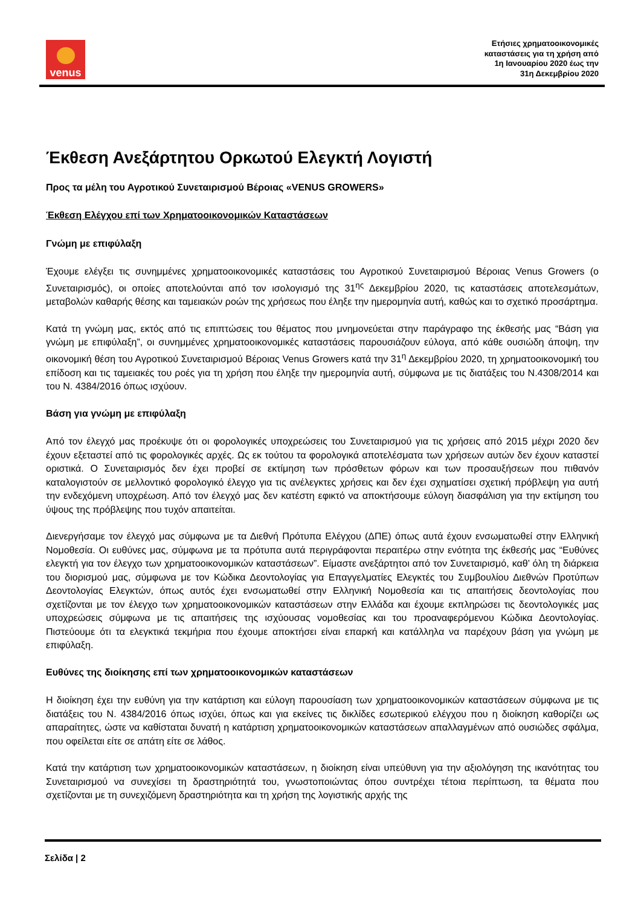venus
Ετήσιες χρηματοοικονομικές
καταστάσεις για τη χρήση από
1η Ιανουαρίου 2020 έως την
31η Δεκεμβρίου 2020
Έκθεση Ανεξάρτητου Ορκωτού Ελεγκτή Λογιστή
Προς τα μέλη του Αγροτικού Συνεταιρισμού Βέροιας «VENUS GROWERS»
Έκθεση Ελέγχου επί των Χρηματοοικονομικών Καταστάσεων
Γνώμη με επιφύλαξη
Έχουμε ελέγξει τις συνημμένες χρηματοοικονομικές καταστάσεις του Αγροτικού Συνεταιρισμού Βέροιας Venus Growers (ο Συνεταιρισμός), οι οποίες αποτελούνται από τον ισολογισμό της 31<sup>ης</sup> Δεκεμβρίου 2020, τις καταστάσεις αποτελεσμάτων, μεταβολών καθαρής θέσης και ταμειακών ροών της χρήσεως που έληξε την ημερομηνία αυτή, καθώς και το σχετικό προσάρτημα.
Κατά τη γνώμη μας, εκτός από τις επιπτώσεις του θέματος που μνημονεύεται στην παράγραφο της έκθεσής μας “Βάση για γνώμη με επιφύλαξη”, οι συνημμένες χρηματοοικονομικές καταστάσεις παρουσιάζουν εύλογα, από κάθε ουσιώδη άποψη, την οικονομική θέση του Αγροτικού Συνεταιρισμού Βέροιας Venus Growers κατά την 31<sup>η</sup> Δεκεμβρίου 2020, τη χρηματοοικονομική του επίδοση και τις ταμειακές του ροές για τη χρήση που έληξε την ημερομηνία αυτή, σύμφωνα με τις διατάξεις του Ν.4308/2014 και του Ν. 4384/2016 όπως ισχύουν.
Βάση για γνώμη με επιφύλαξη
Από τον έλεγχό μας προέκυψε ότι οι φορολογικές υποχρεώσεις του Συνεταιρισμού για τις χρήσεις από 2015 μέχρι 2020 δεν έχουν εξεταστεί από τις φορολογικές αρχές. Ως εκ τούτου τα φορολογικά αποτελέσματα των χρήσεων αυτών δεν έχουν καταστεί οριστικά. Ο Συνεταιρισμός δεν έχει προβεί σε εκτίμηση των πρόσθετων φόρων και των προσαυξήσεων που πιθανόν καταλογιστούν σε μελλοντικό φορολογικό έλεγχο για τις ανέλεγκτες χρήσεις και δεν έχει σχηματίσει σχετική πρόβλεψη για αυτή την ενδεχόμενη υποχρέωση. Από τον έλεγχό μας δεν κατέστη εφικτό να αποκτήσουμε εύλογη διασφάλιση για την εκτίμηση του ύψους της πρόβλεψης που τυχόν απαιτείται.
Διενεργήσαμε τον έλεγχό μας σύμφωνα με τα Διεθνή Πρότυπα Ελέγχου (ΔΠΕ) όπως αυτά έχουν ενσωματωθεί στην Ελληνική Νομοθεσία. Οι ευθύνες μας, σύμφωνα με τα πρότυπα αυτά περιγράφονται περαιτέρω στην ενότητα της έκθεσής μας “Ευθύνες ελεγκτή για τον έλεγχο των χρηματοοικονομικών καταστάσεων”. Είμαστε ανεξάρτητοι από τον Συνεταιρισμό, καθ’ όλη τη διάρκεια του διορισμού μας, σύμφωνα με τον Κώδικα Δεοντολογίας για Επαγγελματίες Ελεγκτές του Συμβουλίου Διεθνών Προτύπων Δεοντολογίας Ελεγκτών, όπως αυτός έχει ενσωματωθεί στην Ελληνική Νομοθεσία και τις απαιτήσεις δεοντολογίας που σχετίζονται με τον έλεγχο των χρηματοοικονομικών καταστάσεων στην Ελλάδα και έχουμε εκπληρώσει τις δεοντολογικές μας υποχρεώσεις σύμφωνα με τις απαιτήσεις της ισχύουσας νομοθεσίας και του προαναφερόμενου Κώδικα Δεοντολογίας. Πιστεύουμε ότι τα ελεγκτικά τεκμήρια που έχουμε αποκτήσει είναι επαρκή και κατάλληλα να παρέχουν βάση για γνώμη με επιφύλαξη.
Ευθύνες της διοίκησης επί των χρηματοοικονομικών καταστάσεων
Η διοίκηση έχει την ευθύνη για την κατάρτιση και εύλογη παρουσίαση των χρηματοοικονομικών καταστάσεων σύμφωνα με τις διατάξεις του Ν. 4384/2016 όπως ισχύει, όπως και για εκείνες τις δικλίδες εσωτερικού ελέγχου που η διοίκηση καθορίζει ως απαραίτητες, ώστε να καθίσταται δυνατή η κατάρτιση χρηματοοικονομικών καταστάσεων απαλλαγμένων από ουσιώδες σφάλμα, που οφείλεται είτε σε απάτη είτε σε λάθος.
Κατά την κατάρτιση των χρηματοοικονομικών καταστάσεων, η διοίκηση είναι υπεύθυνη για την αξιολόγηση της ικανότητας του Συνεταιρισμού να συνεχίσει τη δραστηριότητά του, γνωστοποιώντας όπου συντρέχει τέτοια περίπτωση, τα θέματα που σχετίζονται με τη συνεχιζόμενη δραστηριότητα και τη χρήση της λογιστικής αρχής της
Σελίδα | 2